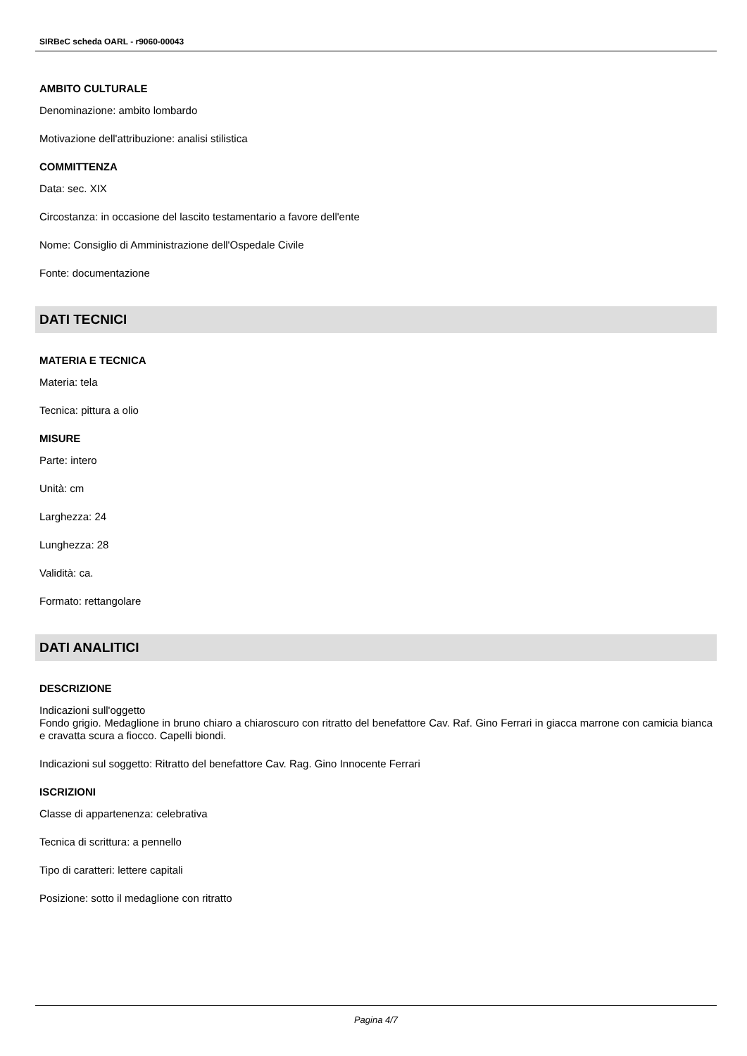SIRBeC scheda OARL - r9060-00043
AMBITO CULTURALE
Denominazione: ambito lombardo
Motivazione dell'attribuzione: analisi stilistica
COMMITTENZA
Data: sec. XIX
Circostanza: in occasione del lascito testamentario a favore dell'ente
Nome: Consiglio di Amministrazione dell'Ospedale Civile
Fonte: documentazione
DATI TECNICI
MATERIA E TECNICA
Materia: tela
Tecnica: pittura a olio
MISURE
Parte: intero
Unità: cm
Larghezza: 24
Lunghezza: 28
Validità: ca.
Formato: rettangolare
DATI ANALITICI
DESCRIZIONE
Indicazioni sull'oggetto
Fondo grigio. Medaglione in bruno chiaro a chiaroscuro con ritratto del benefattore Cav. Raf. Gino Ferrari in giacca marrone con camicia bianca e cravatta scura a fiocco. Capelli biondi.
Indicazioni sul soggetto: Ritratto del benefattore Cav. Rag. Gino Innocente Ferrari
ISCRIZIONI
Classe di appartenenza: celebrativa
Tecnica di scrittura: a pennello
Tipo di caratteri: lettere capitali
Posizione: sotto il medaglione con ritratto
Pagina 4/7